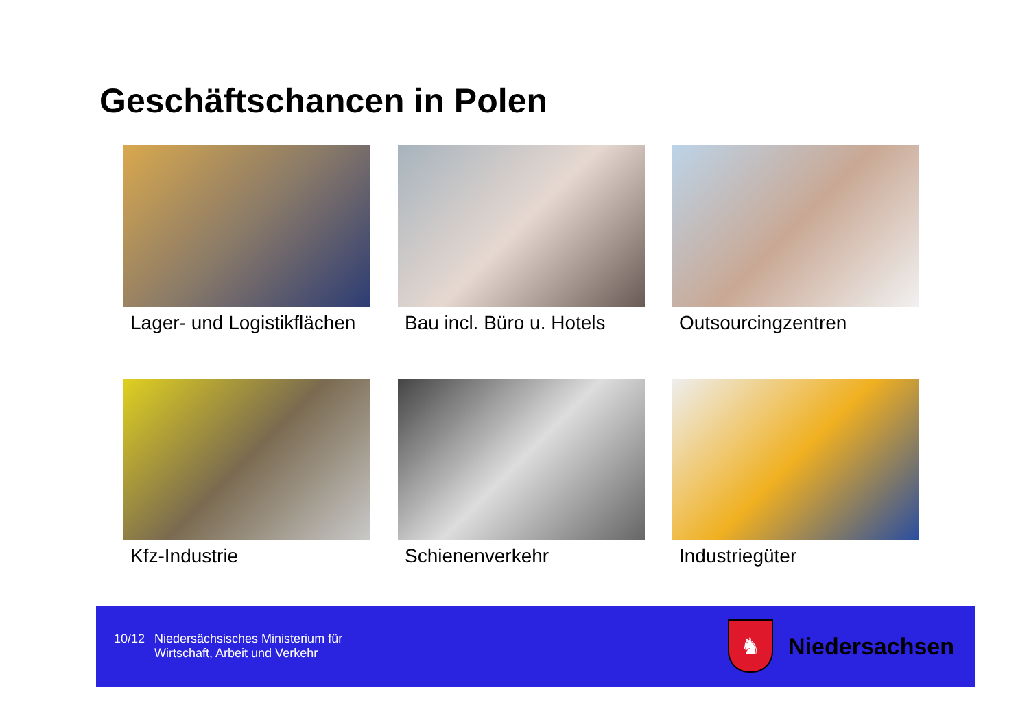Geschäftschancen in Polen
Lager- und Logistikflächen
Bau incl. Büro u. Hotels
Outsourcingzentren
Kfz-Industrie
Schienenverkehr
Industriegüter
10/12 Niedersächsisches Ministerium für
Wirtschaft, Arbeit und Verkehr
♞
Niedersachsen